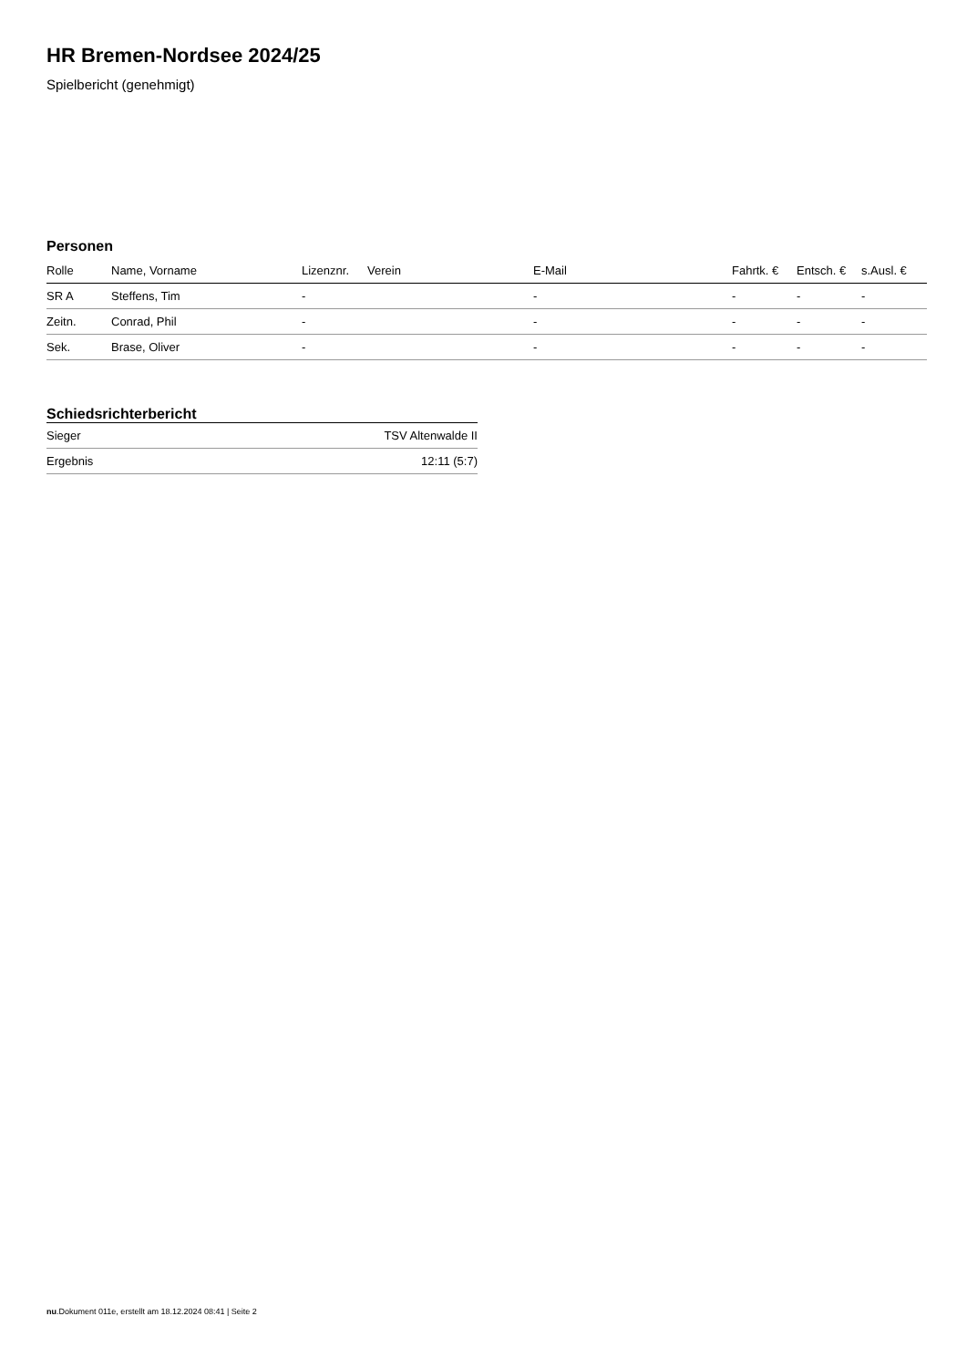HR Bremen-Nordsee 2024/25
Spielbericht (genehmigt)
Personen
| Rolle | Name, Vorname | Lizenznr. | Verein | E-Mail | Fahrtk. € | Entsch. € | s.Ausl. € |
| --- | --- | --- | --- | --- | --- | --- | --- |
| SR A | Steffens, Tim | - | | - | - | - | - |
| Zeitn. | Conrad, Phil | - | | - | - | - | - |
| Sek. | Brase, Oliver | - | | - | - | - | - |
Schiedsrichterbericht
| Sieger | TSV Altenwalde II |
| Ergebnis | 12:11 (5:7) |
nu.Dokument 011e, erstellt am 18.12.2024 08:41 | Seite 2